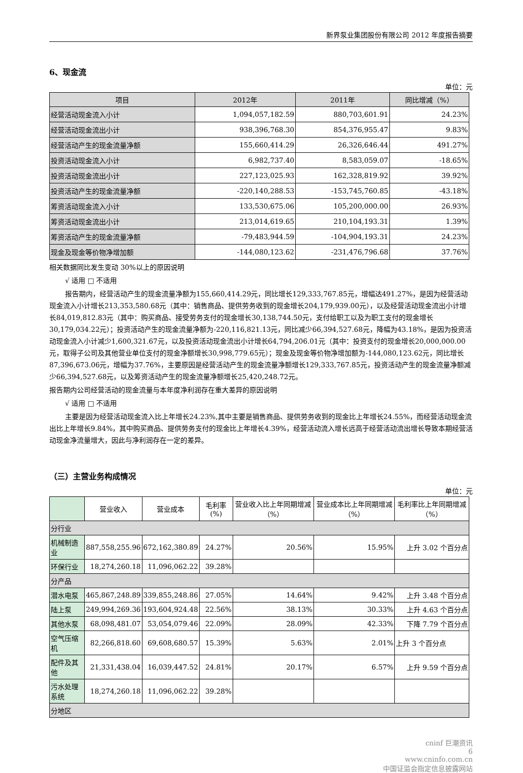新界泵业集团股份有限公司 2012 年度报告摘要
6、现金流
单位：元
| 项目 | 2012年 | 2011年 | 同比增减（%） |
| --- | --- | --- | --- |
| 经营活动现金流入小计 | 1,094,057,182.59 | 880,703,601.91 | 24.23% |
| 经营活动现金流出小计 | 938,396,768.30 | 854,376,955.47 | 9.83% |
| 经营活动产生的现金流量净额 | 155,660,414.29 | 26,326,646.44 | 491.27% |
| 投资活动现金流入小计 | 6,982,737.40 | 8,583,059.07 | -18.65% |
| 投资活动现金流出小计 | 227,123,025.93 | 162,328,819.92 | 39.92% |
| 投资活动产生的现金流量净额 | -220,140,288.53 | -153,745,760.85 | -43.18% |
| 筹资活动现金流入小计 | 133,530,675.06 | 105,200,000.00 | 26.93% |
| 筹资活动现金流出小计 | 213,014,619.65 | 210,104,193.31 | 1.39% |
| 筹资活动产生的现金流量净额 | -79,483,944.59 | -104,904,193.31 | 24.23% |
| 现金及现金等价物净增加额 | -144,080,123.62 | -231,476,796.68 | 37.76% |
相关数据同比发生变动 30%以上的原因说明
√ 适用 □ 不适用
报告期内，经营活动产生的现金流量净额为155,660,414.29元，同比增长129,333,767.85元，增幅达491.27%，是因为经营活动现金流入小计增长213,353,580.68元（其中：销售商品、提供劳务收到的现金增长204,179,939.00元），以及经营活动现金流出小计增长84,019,812.83元（其中：购买商品、接受劳务支付的现金增长30,138,744.50元，支付给职工以及为职工支付的现金增长30,179,034.22元）；投资活动产生的现金流量净额为-220,116,821.13元，同比减少66,394,527.68元，降幅为43.18%，是因为投资活动现金流入小计减少1,600,321.67元，以及投资活动现金流出小计增长64,794,206.01元（其中：投资支付的现金增长20,000,000.00元，取得子公司及其他营业单位支付的现金净额增长30,998,779.65元）；现金及现金等价物净增加额为-144,080,123.62元，同比增长87,396,673.06元，增幅为37.76%，主要原因是经营活动产生的现金流量净额增长129,333,767.85元，投资活动产生的现金流量净额减少66,394,527.68元，以及筹资活动产生的现金流量净额增长25,420,248.72元。
报告期内公司经营活动的现金流量与本年度净利润存在重大差异的原因说明
√ 适用 □ 不适用
主要是因为经营活动现金流入比上年增长24.23%,其中主要是销售商品、提供劳务收到的现金比上年增长24.55%，而经营活动现金流出比上年增长9.84%，其中购买商品、提供劳务支付的现金比上年增长4.39%，经营活动流入增长远高于经营活动流出增长导致本期经营活动现金净流量增大，因此与净利润存在一定的差异。
（三）主营业务构成情况
单位：元
| | 营业收入 | 营业成本 | 毛利率(%) | 营业收入比上年同期增减（%） | 营业成本比上年同期增减（%） | 毛利率比上年同期增减（%） |
| --- | --- | --- | --- | --- | --- | --- |
| 分行业 | | | | | | |
| 机械制造业 | 887,558,255.96 | 672,162,380.89 | 24.27% | 20.56% | 15.95% | 上升 3.02 个百分点 |
| 环保行业 | 18,274,260.18 | 11,096,062.22 | 39.28% | | | |
| 分产品 | | | | | | |
| 潜水电泵 | 465,867,248.89 | 339,855,248.86 | 27.05% | 14.64% | 9.42% | 上升 3.48 个百分点 |
| 陆上泵 | 249,994,269.36 | 193,604,924.48 | 22.56% | 38.13% | 30.33% | 上升 4.63 个百分点 |
| 其他水泵 | 68,098,481.07 | 53,054,079.46 | 22.09% | 28.09% | 42.33% | 下降 7.79 个百分点 |
| 空气压缩机 | 82,266,818.60 | 69,608,680.57 | 15.39% | 5.63% | 2.01% | 上升 3 个百分点 |
| 配件及其他 | 21,331,438.04 | 16,039,447.52 | 24.81% | 20.17% | 6.57% | 上升 9.59 个百分点 |
| 污水处理系统 | 18,274,260.18 | 11,096,062.22 | 39.28% | | | |
| 分地区 | | | | | | |
cninf 巨潮资讯
6
www.cninfo.com.cn
中国证监会指定信息披露网站